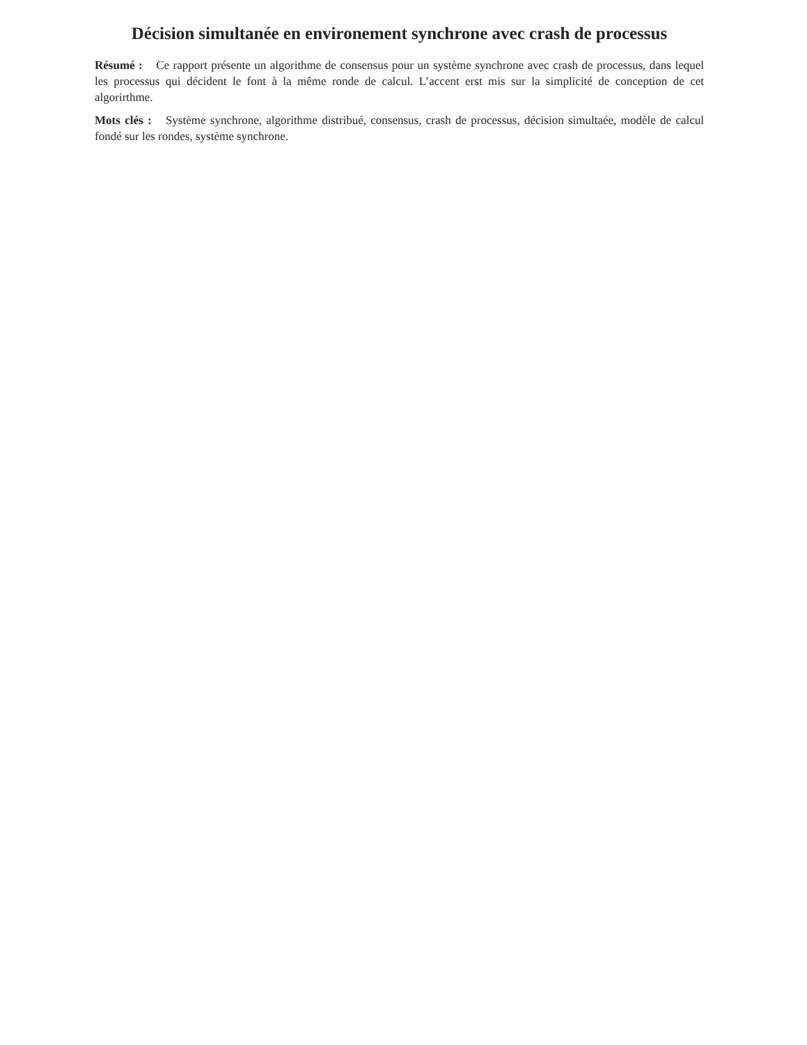Décision simultanée en environement synchrone avec crash de processus
Résumé : Ce rapport présente un algorithme de consensus pour un système synchrone avec crash de processus, dans lequel les processus qui décident le font à la même ronde de calcul. L’accent erst mis sur la simplicité de conception de cet algorirthme.
Mots clés : Système synchrone, algorithme distribué, consensus, crash de processus, décision simultaée, modèle de calcul fondé sur les rondes, système synchrone.